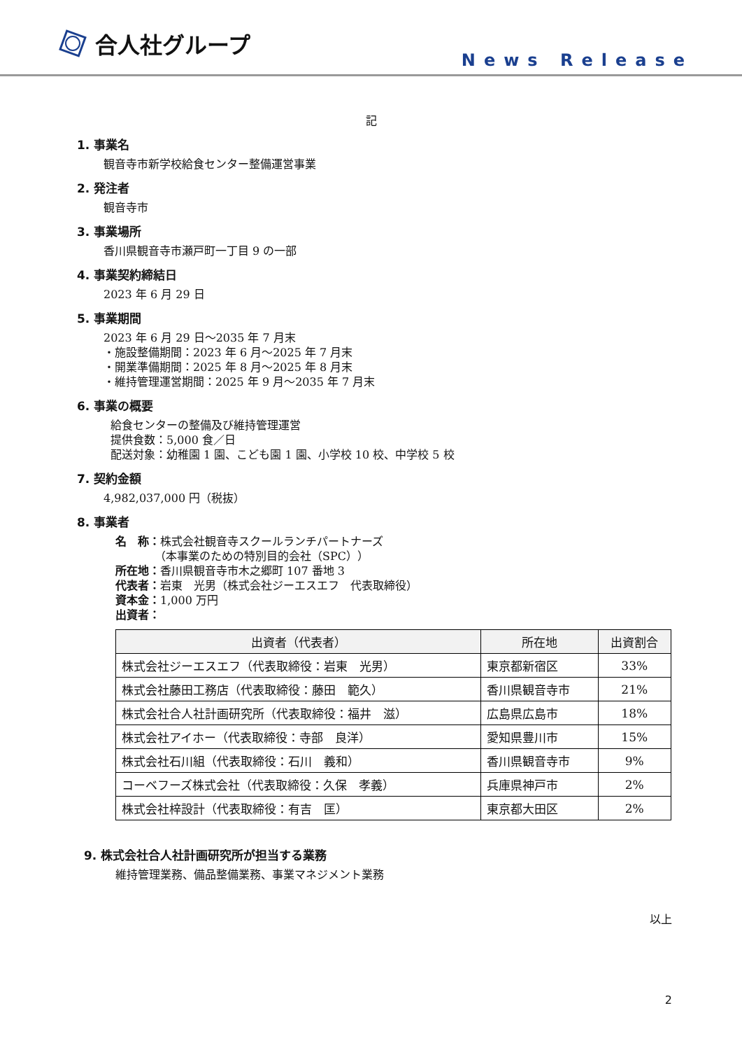合人社グループ
News Release
記
1. 事業名
観音寺市新学校給食センター整備運営事業
2. 発注者
観音寺市
3. 事業場所
香川県観音寺市瀬戸町一丁目 9 の一部
4. 事業契約締結日
2023 年 6 月 29 日
5. 事業期間
2023 年 6 月 29 日～2035 年 7 月末
・施設整備期間：2023 年 6 月～2025 年 7 月末
・開業準備期間：2025 年 8 月～2025 年 8 月末
・維持管理運営期間：2025 年 9 月～2035 年 7 月末
6. 事業の概要
給食センターの整備及び維持管理運営
提供食数：5,000 食／日
配送対象：幼稚園 1 園、こども園 1 園、小学校 10 校、中学校 5 校
7. 契約金額
4,982,037,000 円（税抜）
8. 事業者
名　称：株式会社観音寺スクールランチパートナーズ
　　　　（本事業のための特別目的会社（SPC））
所在地：香川県観音寺市木之郷町 107 番地 3
代表者：岩東　光男（株式会社ジーエスエフ　代表取締役）
資本金：1,000 万円
出資者：
| 出資者（代表者） | 所在地 | 出資割合 |
| --- | --- | --- |
| 株式会社ジーエスエフ（代表取締役：岩東 光男） | 東京都新宿区 | 33% |
| 株式会社藤田工務店（代表取締役：藤田 範久） | 香川県観音寺市 | 21% |
| 株式会社合人社計画研究所（代表取締役：福井 滋） | 広島県広島市 | 18% |
| 株式会社アイホー（代表取締役：寺部 良洋） | 愛知県豊川市 | 15% |
| 株式会社石川組（代表取締役：石川 義和） | 香川県観音寺市 | 9% |
| コーベフーズ株式会社（代表取締役：久保 孝義） | 兵庫県神戸市 | 2% |
| 株式会社梓設計（代表取締役：有吉 匡） | 東京都大田区 | 2% |
9. 株式会社合人社計画研究所が担当する業務
維持管理業務、備品整備業務、事業マネジメント業務
以上
2